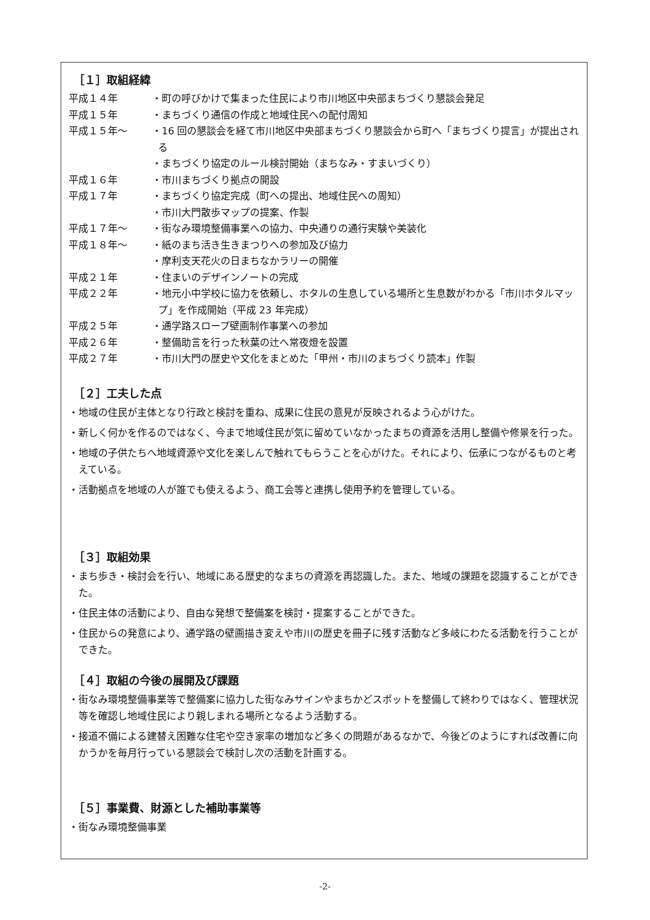［１］取組経緯
平成１４年 ・町の呼びかけで集まった住民により市川地区中央部まちづくり懇談会発足
平成１５年 ・まちづくり通信の作成と地域住民への配付周知
平成１５年～ ・16 回の懇談会を経て市川地区中央部まちづくり懇談会から町へ「まちづくり提言」が提出される
・まちづくり協定のルール検討開始（まちなみ・すまいづくり）
平成１６年 ・市川まちづくり拠点の開設
平成１７年 ・まちづくり協定完成（町への提出、地域住民への周知）
・市川大門散歩マップの提案、作製
平成１７年～ ・街なみ環境整備事業への協力、中央通りの通行実験や美装化
平成１８年～ ・紙のまち活き生きまつりへの参加及び協力
・摩利支天花火の日まちなかラリーの開催
平成２１年 ・住まいのデザインノートの完成
平成２２年 ・地元小中学校に協力を依頼し、ホタルの生息している場所と生息数がわかる「市川ホタルマップ」を作成開始（平成 23 年完成）
平成２５年 ・通学路スロープ壁画制作事業への参加
平成２６年 ・整備助言を行った秋葉の辻へ常夜燈を設置
平成２７年 ・市川大門の歴史や文化をまとめた「甲州・市川のまちづくり読本」作製
［２］工夫した点
・地域の住民が主体となり行政と検討を重ね、成果に住民の意見が反映されるよう心がけた。
・新しく何かを作るのではなく、今まで地域住民が気に留めていなかったまちの資源を活用し整備や修景を行った。
・地域の子供たちへ地域資源や文化を楽しんで触れてもらうことを心がけた。それにより、伝承につながるものと考えている。
・活動拠点を地域の人が誰でも使えるよう、商工会等と連携し使用予約を管理している。
［３］取組効果
・まち歩き・検討会を行い、地域にある歴史的なまちの資源を再認識した。また、地域の課題を認識することができた。
・住民主体の活動により、自由な発想で整備案を検討・提案することができた。
・住民からの発意により、通学路の壁画描き変えや市川の歴史を冊子に残す活動など多岐にわたる活動を行うことができた。
［４］取組の今後の展開及び課題
・街なみ環境整備事業等で整備案に協力した街なみサインやまちかどスポットを整備して終わりではなく、管理状況等を確認し地域住民により親しまれる場所となるよう活動する。
・接道不備による建替え困難な住宅や空き家率の増加など多くの問題があるなかで、今後どのようにすれば改善に向かうかを毎月行っている懇談会で検討し次の活動を計画する。
［５］事業費、財源とした補助事業等
・街なみ環境整備事業
-2-